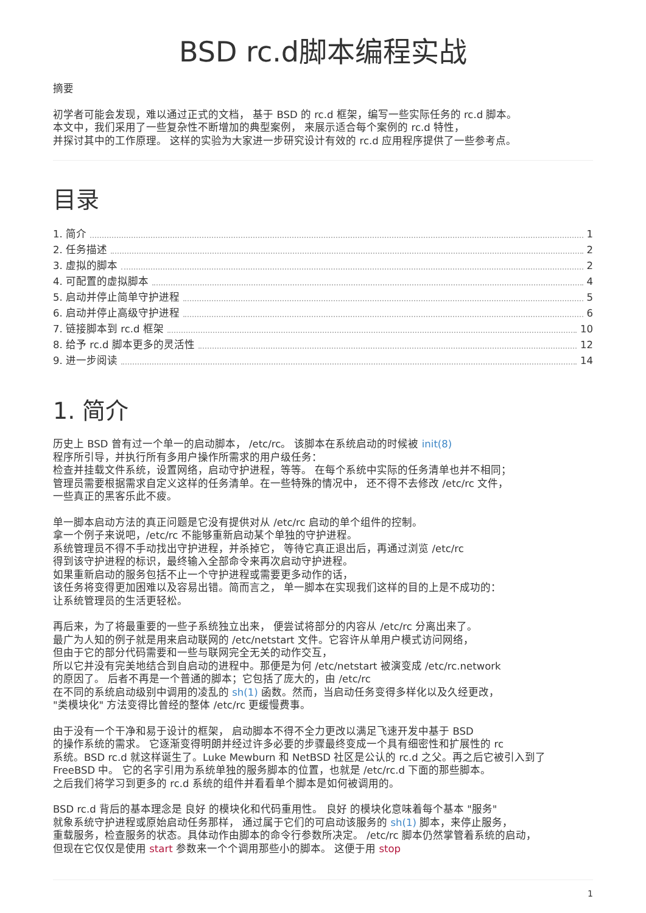BSD rc.d脚本编程实战
摘要
初学者可能会发现，难以通过正式的文档， 基于 BSD 的 rc.d 框架，编写一些实际任务的 rc.d 脚本。
本文中，我们采用了一些复杂性不断增加的典型案例， 来展示适合每个案例的 rc.d 特性，
并探讨其中的工作原理。 这样的实验为大家进一步研究设计有效的 rc.d 应用程序提供了一些参考点。
目录
1. 简介 1
2. 任务描述 2
3. 虚拟的脚本 2
4. 可配置的虚拟脚本 4
5. 启动并停止简单守护进程 5
6. 启动并停止高级守护进程 6
7. 链接脚本到 rc.d 框架 10
8. 给予 rc.d 脚本更多的灵活性 12
9. 进一步阅读 14
1. 简介
历史上 BSD 曾有过一个单一的启动脚本， /etc/rc。 该脚本在系统启动的时候被 init(8)
程序所引导，并执行所有多用户操作所需求的用户级任务：
检查并挂载文件系统，设置网络，启动守护进程，等等。 在每个系统中实际的任务清单也并不相同；
管理员需要根据需求自定义这样的任务清单。在一些特殊的情况中， 还不得不去修改 /etc/rc 文件，
一些真正的黑客乐此不疲。
单一脚本启动方法的真正问题是它没有提供对从 /etc/rc 启动的单个组件的控制。
拿一个例子来说吧，/etc/rc 不能够重新启动某个单独的守护进程。
系统管理员不得不手动找出守护进程，并杀掉它， 等待它真正退出后，再通过浏览 /etc/rc
得到该守护进程的标识，最终输入全部命令来再次启动守护进程。
如果重新启动的服务包括不止一个守护进程或需要更多动作的话，
该任务将变得更加困难以及容易出错。简而言之， 单一脚本在实现我们这样的目的上是不成功的：
让系统管理员的生活更轻松。
再后来，为了将最重要的一些子系统独立出来， 便尝试将部分的内容从 /etc/rc 分离出来了。
最广为人知的例子就是用来启动联网的 /etc/netstart 文件。它容许从单用户模式访问网络，
但由于它的部分代码需要和一些与联网完全无关的动作交互，
所以它并没有完美地结合到自启动的进程中。那便是为何 /etc/netstart 被演变成 /etc/rc.network
的原因了。 后者不再是一个普通的脚本；它包括了庞大的，由 /etc/rc
在不同的系统启动级别中调用的凌乱的 sh(1) 函数。然而，当启动任务变得多样化以及久经更改，
"类模块化" 方法变得比曾经的整体 /etc/rc 更缓慢费事。
由于没有一个干净和易于设计的框架， 启动脚本不得不全力更改以满足飞速开发中基于 BSD
的操作系统的需求。 它逐渐变得明朗并经过许多必要的步骤最终变成一个具有细密性和扩展性的 rc
系统。BSD rc.d 就这样诞生了。Luke Mewburn 和 NetBSD 社区是公认的 rc.d 之父。再之后它被引入到了
FreeBSD 中。 它的名字引用为系统单独的服务脚本的位置，也就是 /etc/rc.d 下面的那些脚本。
之后我们将学习到更多的 rc.d 系统的组件并看看单个脚本是如何被调用的。
BSD rc.d 背后的基本理念是 良好 的模块化和代码重用性。 良好 的模块化意味着每个基本 "服务"
就象系统守护进程或原始启动任务那样， 通过属于它们的可启动该服务的 sh(1) 脚本，来停止服务，
重载服务，检查服务的状态。具体动作由脚本的命令行参数所决定。 /etc/rc 脚本仍然掌管着系统的启动，
但现在它仅仅是使用 start 参数来一个个调用那些小的脚本。 这便于用 stop
1